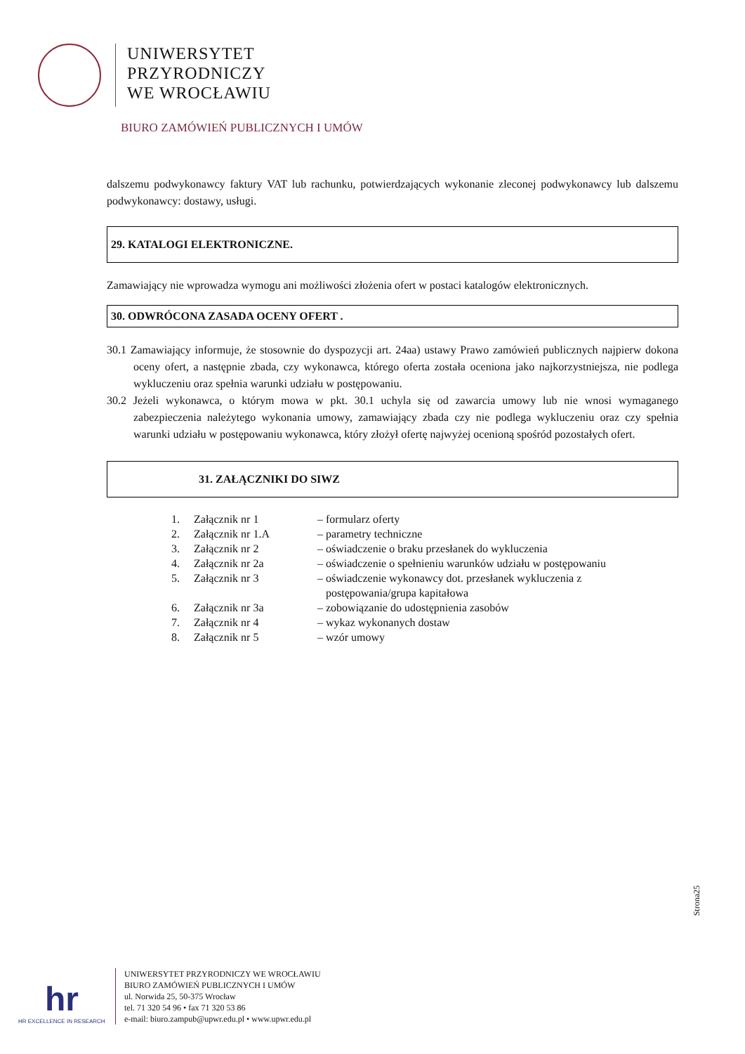UNIWERSYTET
PRZYRODNICZY
WE WROCŁAWIU
BIURO ZAMÓWIEŃ PUBLICZNYCH I UMÓW
dalszemu podwykonawcy faktury VAT lub rachunku, potwierdzających wykonanie zleconej podwykonawcy lub dalszemu podwykonawcy: dostawy, usługi.
29. KATALOGI ELEKTRONICZNE.
Zamawiający nie wprowadza wymogu ani możliwości złożenia ofert w postaci katalogów elektronicznych.
30. ODWRÓCONA ZASADA OCENY OFERT .
30.1 Zamawiający informuje, że stosownie do dyspozycji art. 24aa) ustawy Prawo zamówień publicznych najpierw dokona oceny ofert, a następnie zbada, czy wykonawca, którego oferta została oceniona jako najkorzystniejsza, nie podlega wykluczeniu oraz spełnia warunki udziału w postępowaniu.
30.2 Jeżeli wykonawca, o którym mowa w pkt. 30.1 uchyla się od zawarcia umowy lub nie wnosi wymaganego zabezpieczenia należytego wykonania umowy, zamawiający zbada czy nie podlega wykluczeniu oraz czy spełnia warunki udziału w postępowaniu wykonawca, który złożył ofertę najwyżej ocenioną spośród pozostałych ofert.
31. ZAŁĄCZNIKI DO SIWZ
| 1. | Załącznik nr 1 | – formularz oferty |
| 2. | Załącznik nr 1.A | – parametry techniczne |
| 3. | Załącznik nr 2 | – oświadczenie o braku przesłanek do wykluczenia |
| 4. | Załącznik nr 2a | – oświadczenie o spełnieniu warunków udziału w postępowaniu |
| 5. | Załącznik nr 3 | – oświadczenie wykonawcy dot. przesłanek wykluczenia z postępowania/grupa kapitałowa |
| 6. | Załącznik nr 3a | – zobowiązanie do udostępnienia zasobów |
| 7. | Załącznik nr 4 | – wykaz wykonanych dostaw |
| 8. | Załącznik nr 5 | – wzór umowy |
Strona25
hr
HR EXCELLENCE IN RESEARCH
UNIWERSYTET PRZYRODNICZY WE WROCŁAWIU
BIURO ZAMÓWIEŃ PUBLICZNYCH I UMÓW
ul. Norwida 25, 50-375 Wrocław
tel. 71 320 54 96 • fax 71 320 53 86
e-mail: biuro.zampub@upwr.edu.pl • www.upwr.edu.pl